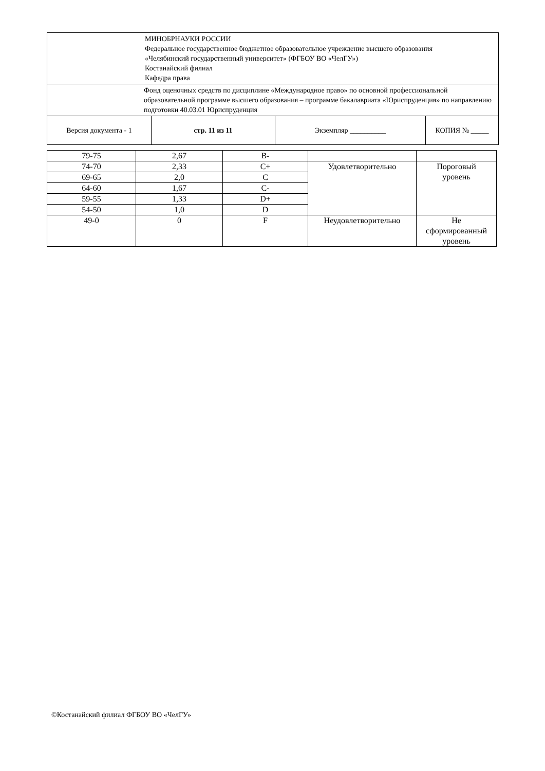| МИНОБРНАУКИ РОССИИ Федеральное государственное бюджетное образовательное учреждение высшего образования «Челябинский государственный университет» (ФГБОУ ВО «ЧелГУ») Костанайский филиал Кафедра права | | | |
| Фонд оценочных средств по дисциплине «Международное право» по основной профессиональной образовательной программе высшего образования – программе бакалавриата «Юриспруденция» по направлению подготовки 40.03.01 Юриспруденция | | | |
| Версия документа - 1 | стр. 11 из 11 | Экземпляр __________ | КОПИЯ № _____ |
| 79-75 | 2,67 | B- | | |
| 74-70 | 2,33 | C+ | Удовлетворительно | Пороговый уровень |
| 69-65 | 2,0 | C | | |
| 64-60 | 1,67 | C- | | |
| 59-55 | 1,33 | D+ | | |
| 54-50 | 1,0 | D | | |
| 49-0 | 0 | F | Неудовлетворительно | Не сформированный уровень |
©Костанайский филиал ФГБОУ ВО «ЧелГУ»